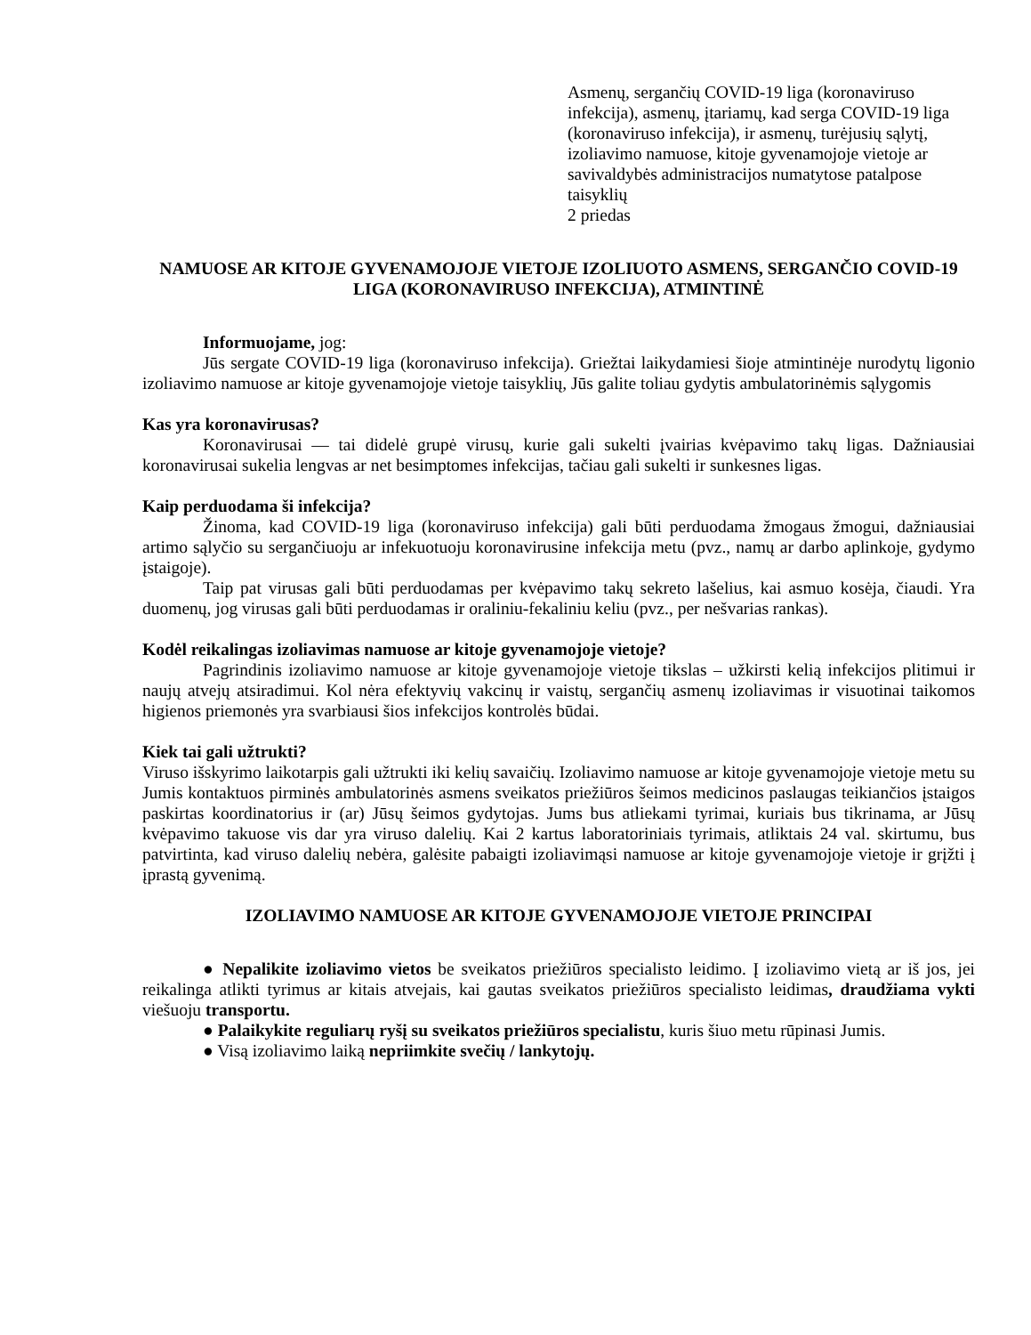Asmenų, sergančių COVID-19 liga (koronaviruso infekcija), asmenų, įtariamų, kad serga COVID-19 liga (koronaviruso infekcija), ir asmenų, turėjusių sąlytį, izoliavimo namuose, kitoje gyvenamojoje vietoje ar savivaldybės administracijos numatytose patalpose taisyklių
2 priedas
NAMUOSE AR KITOJE GYVENAMOJOJE VIETOJE IZOLIUOTO ASMENS, SERGANČIO COVID-19 LIGA (KORONAVIRUSO INFEKCIJA), ATMINTINĖ
Informuojame, jog:
Jūs sergate COVID-19 liga (koronaviruso infekcija). Griežtai laikydamiesi šioje atmintinėje nurodytų ligonio izoliavimo namuose ar kitoje gyvenamojoje vietoje taisyklių, Jūs galite toliau gydytis ambulatorinėmis sąlygomis
Kas yra koronavirusas?
Koronavirusai — tai didelė grupė virusų, kurie gali sukelti įvairias kvėpavimo takų ligas. Dažniausiai koronavirusai sukelia lengvas ar net besimptomes infekcijas, tačiau gali sukelti ir sunkesnes ligas.
Kaip perduodama ši infekcija?
Žinoma, kad COVID-19 liga (koronaviruso infekcija) gali būti perduodama žmogaus žmogui, dažniausiai artimo sąlyčio su sergančiuoju ar infekuotuoju koronavirusine infekcija metu (pvz., namų ar darbo aplinkoje, gydymo įstaigoje).
Taip pat virusas gali būti perduodamas per kvėpavimo takų sekreto lašelius, kai asmuo kosėja, čiaudi. Yra duomenų, jog virusas gali būti perduodamas ir oraliniu-fekaliniu keliu (pvz., per nešvarias rankas).
Kodėl reikalingas izoliavimas namuose ar kitoje gyvenamojoje vietoje?
Pagrindinis izoliavimo namuose ar kitoje gyvenamojoje vietoje tikslas – užkirsti kelią infekcijos plitimui ir naujų atvejų atsiradimui. Kol nėra efektyvių vakcinų ir vaistų, sergančių asmenų izoliavimas ir visuotinai taikomos higienos priemonės yra svarbiausi šios infekcijos kontrolės būdai.
Kiek tai gali užtrukti?
Viruso išskyrimo laikotarpis gali užtrukti iki kelių savaičių. Izoliavimo namuose ar kitoje gyvenamojoje vietoje metu su Jumis kontaktuos pirminės ambulatorinės asmens sveikatos priežiūros šeimos medicinos paslaugas teikiančios įstaigos paskirtas koordinatorius ir (ar) Jūsų šeimos gydytojas. Jums bus atliekami tyrimai, kuriais bus tikrinama, ar Jūsų kvėpavimo takuose vis dar yra viruso dalelių. Kai 2 kartus laboratoriniais tyrimais, atliktais 24 val. skirtumu, bus patvirtinta, kad viruso dalelių nebėra, galėsite pabaigti izoliavimąsi namuose ar kitoje gyvenamojoje vietoje ir grįžti į įprastą gyvenimą.
IZOLIAVIMO NAMUOSE AR KITOJE GYVENAMOJOJE VIETOJE PRINCIPAI
● Nepalikite izoliavimo vietos be sveikatos priežiūros specialisto leidimo. Į izoliavimo vietą ar iš jos, jei reikalinga atlikti tyrimus ar kitais atvejais, kai gautas sveikatos priežiūros specialisto leidimas, draudžiama vykti viešuoju transportu.
● Palaikykite reguliarų ryšį su sveikatos priežiūros specialistu, kuris šiuo metu rūpinasi Jumis.
● Visą izoliavimo laiką nepriimkite svečių / lankytojų.